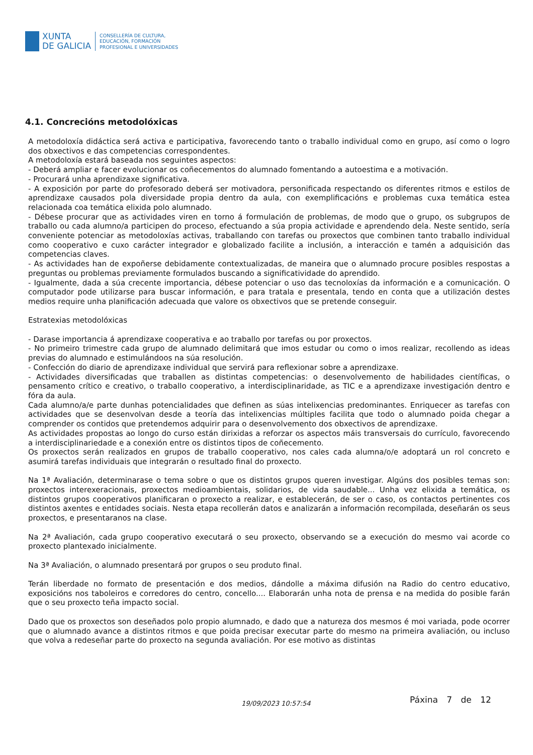XUNTA
DE GALICIA
CONSELLERÍA DE CULTURA,
EDUCACIÓN, FORMACIÓN
PROFESIONAL E UNIVERSIDADES
4.1. Concrecións metodolóxicas
A metodoloxía didáctica será activa e participativa, favorecendo tanto o traballo individual como en grupo, así como o logro dos obxectivos e das competencias correspondentes.
A metodoloxía estará baseada nos seguintes aspectos:
- Deberá ampliar e facer evolucionar os coñecementos do alumnado fomentando a autoestima e a motivación.
- Procurará unha aprendizaxe significativa.
- A exposición por parte do profesorado deberá ser motivadora, personificada respectando os diferentes ritmos e estilos de aprendizaxe causados pola diversidade propia dentro da aula, con exemplificacións e problemas cuxa temática estea relacionada coa temática elixida polo alumnado.
- Débese procurar que as actividades viren en torno á formulación de problemas, de modo que o grupo, os subgrupos de traballo ou cada alumno/a participen do proceso, efectuando a súa propia actividade e aprendendo dela. Neste sentido, sería conveniente potenciar as metodoloxías activas, traballando con tarefas ou proxectos que combinen tanto traballo individual como cooperativo e cuxo carácter integrador e globalizado facilite a inclusión, a interacción e tamén a adquisición das competencias claves.
- As actividades han de expoñerse debidamente contextualizadas, de maneira que o alumnado procure posibles respostas a preguntas ou problemas previamente formulados buscando a significatividade do aprendido.
- Igualmente, dada a súa crecente importancia, débese potenciar o uso das tecnoloxías da información e a comunicación. O computador pode utilizarse para buscar información, e para tratala e presentala, tendo en conta que a utilización destes medios require unha planificación adecuada que valore os obxectivos que se pretende conseguir.
Estratexias metodolóxicas
- Darase importancia á aprendizaxe cooperativa e ao traballo por tarefas ou por proxectos.
- No primeiro trimestre cada grupo de alumnado delimitará que imos estudar ou como o imos realizar, recollendo as ideas previas do alumnado e estimulándoos na súa resolución.
- Confección do diario de aprendizaxe individual que servirá para reflexionar sobre a aprendizaxe.
- Actividades diversificadas que traballen as distintas competencias: o desenvolvemento de habilidades científicas, o pensamento crítico e creativo, o traballo cooperativo, a interdisciplinaridade, as TIC e a aprendizaxe investigación dentro e fóra da aula.
Cada alumno/a/e parte dunhas potencialidades que definen as súas intelixencias predominantes. Enriquecer as tarefas con actividades que se desenvolvan desde a teoría das intelixencias múltiples facilita que todo o alumnado poida chegar a comprender os contidos que pretendemos adquirir para o desenvolvemento dos obxectivos de aprendizaxe.
As actividades propostas ao longo do curso están dirixidas a reforzar os aspectos máis transversais do currículo, favorecendo a interdisciplinariedade e a conexión entre os distintos tipos de coñecemento.
Os proxectos serán realizados en grupos de traballo cooperativo, nos cales cada alumna/o/e adoptará un rol concreto e asumirá tarefas individuais que integrarán o resultado final do proxecto.
Na 1ª Avaliación, determinarase o tema sobre o que os distintos grupos queren investigar. Algúns dos posibles temas son: proxectos interexeracionais, proxectos medioambientais, solidarios, de vida saudable... Unha vez elixida a temática, os distintos grupos cooperativos planificaran o proxecto a realizar, e establecerán, de ser o caso, os contactos pertinentes cos distintos axentes e entidades sociais. Nesta etapa recollerán datos e analizarán a información recompilada, deseñarán os seus proxectos, e presentaranos na clase.
Na 2ª Avaliación, cada grupo cooperativo executará o seu proxecto, observando se a execución do mesmo vai acorde co proxecto plantexado inicialmente.
Na 3ª Avaliación, o alumnado presentará por grupos o seu produto final.
Terán liberdade no formato de presentación e dos medios, dándolle a máxima difusión na Radio do centro educativo, exposicións nos taboleiros e corredores do centro, concello.... Elaborarán unha nota de prensa e na medida do posible farán que o seu proxecto teña impacto social.
Dado que os proxectos son deseñados polo propio alumnado, e dado que a natureza dos mesmos é moi variada, pode ocorrer que o alumnado avance a distintos ritmos e que poida precisar executar parte do mesmo na primeira avaliación, ou incluso que volva a redeseñar parte do proxecto na segunda avaliación. Por ese motivo as distintas
19/09/2023 10:57:54 Páxina 7 de 12